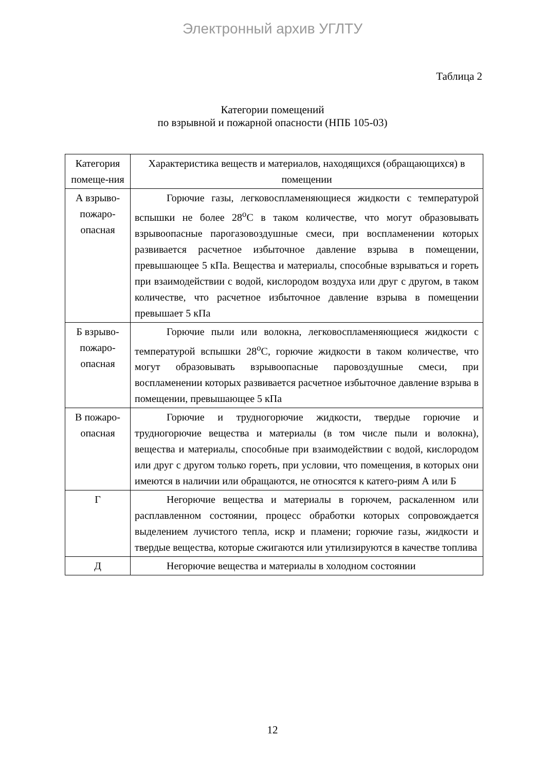Электронный архив УГЛТУ
Таблица 2
Категории помещений
по взрывной и пожарной опасности (НПБ 105-03)
| Категория помеще-ния | Характеристика веществ и материалов, находящихся (обращающихся) в помещении |
| --- | --- |
| А взрыво-пожаро-опасная | Горючие газы, легковоспламеняющиеся жидкости с температурой вспышки не более 28<sup>о</sup>С в таком количестве, что могут образовывать взрывоопасные парогазовоздушные смеси, при воспламенении которых развивается расчетное избыточное давление взрыва в помещении, превышающее 5 кПа. Вещества и материалы, способные взрываться и гореть при взаимодействии с водой, кислородом воздуха или друг с другом, в таком количестве, что расчетное избыточное давление взрыва в помещении превышает 5 кПа |
| Б взрыво-пожаро-опасная | Горючие пыли или волокна, легковоспламеняющиеся жидкости с температурой вспышки 28<sup>о</sup>С, горючие жидкости в таком количестве, что могут образовывать взрывоопасные паровоздушные смеси, при воспламенении которых развивается расчетное избыточное давление взрыва в помещении, превышающее 5 кПа |
| В пожаро-опасная | Горючие и трудногорючие жидкости, твердые горючие и трудногорючие вещества и материалы (в том числе пыли и волокна), вещества и материалы, способные при взаимодействии с водой, кислородом или друг с другом только гореть, при условии, что помещения, в которых они имеются в наличии или обращаются, не относятся к катего-риям А или Б |
| Г | Негорючие вещества и материалы в горючем, раскаленном или расплавленном состоянии, процесс обработки которых сопровождается выделением лучистого тепла, искр и пламени; горючие газы, жидкости и твердые вещества, которые сжигаются или утилизируются в качестве топлива |
| Д | Негорючие вещества и материалы в холодном состоянии |
12